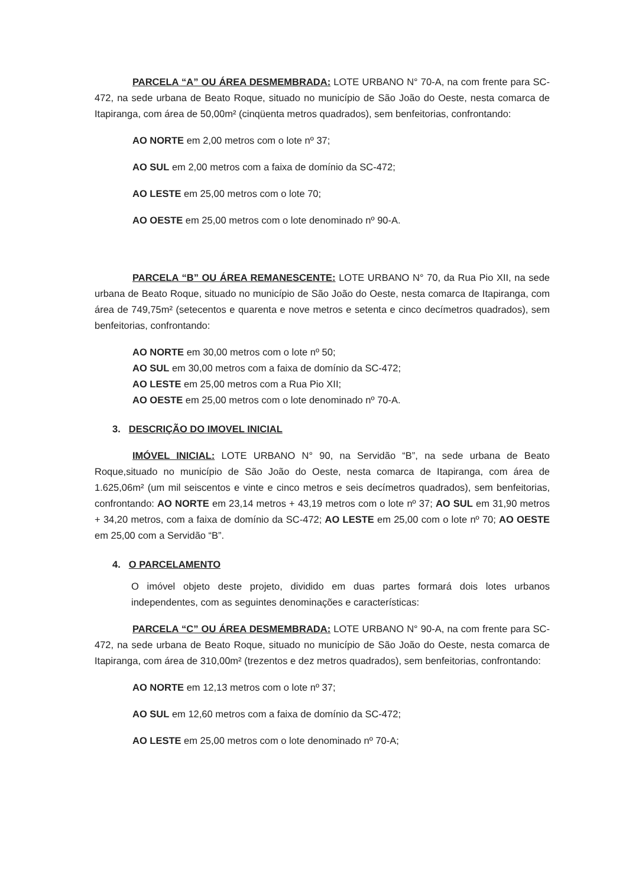PARCELA “A” OU ÁREA DESMEMBRADA: LOTE URBANO N° 70-A, na com frente para SC-472, na sede urbana de Beato Roque, situado no município de São João do Oeste, nesta comarca de Itapiranga, com área de 50,00m² (cinqüenta metros quadrados), sem benfeitorias, confrontando:
AO NORTE em 2,00 metros com o lote nº 37;
AO SUL em 2,00 metros com a faixa de domínio da SC-472;
AO LESTE em 25,00 metros com o lote 70;
AO OESTE em 25,00 metros com o lote denominado nº 90-A.
PARCELA “B” OU ÁREA REMANESCENTE: LOTE URBANO N° 70, da Rua Pio XII, na sede urbana de Beato Roque, situado no município de São João do Oeste, nesta comarca de Itapiranga, com área de 749,75m² (setecentos e quarenta e nove metros e setenta e cinco decímetros quadrados), sem benfeitorias, confrontando:
AO NORTE em 30,00 metros com o lote nº 50;
AO SUL em 30,00 metros com a faixa de domínio da SC-472;
AO LESTE em 25,00 metros com a Rua Pio XII;
AO OESTE em 25,00 metros com o lote denominado nº 70-A.
3. DESCRIÇÃO DO IMOVEL INICIAL
IMÓVEL INICIAL: LOTE URBANO N° 90, na Servidão “B”, na sede urbana de Beato Roque,situado no município de São João do Oeste, nesta comarca de Itapiranga, com área de 1.625,06m² (um mil seiscentos e vinte e cinco metros e seis decímetros quadrados), sem benfeitorias, confrontando: AO NORTE em 23,14 metros + 43,19 metros com o lote nº 37; AO SUL em 31,90 metros + 34,20 metros, com a faixa de domínio da SC-472; AO LESTE em 25,00 com o lote nº 70; AO OESTE em 25,00 com a Servidão “B”.
4. O PARCELAMENTO
O imóvel objeto deste projeto, dividido em duas partes formará dois lotes urbanos independentes, com as seguintes denominações e características:
PARCELA “C” OU ÁREA DESMEMBRADA: LOTE URBANO N° 90-A, na com frente para SC-472, na sede urbana de Beato Roque, situado no município de São João do Oeste, nesta comarca de Itapiranga, com área de 310,00m² (trezentos e dez metros quadrados), sem benfeitorias, confrontando:
AO NORTE em 12,13 metros com o lote nº 37;
AO SUL em 12,60 metros com a faixa de domínio da SC-472;
AO LESTE em 25,00 metros com o lote denominado nº 70-A;